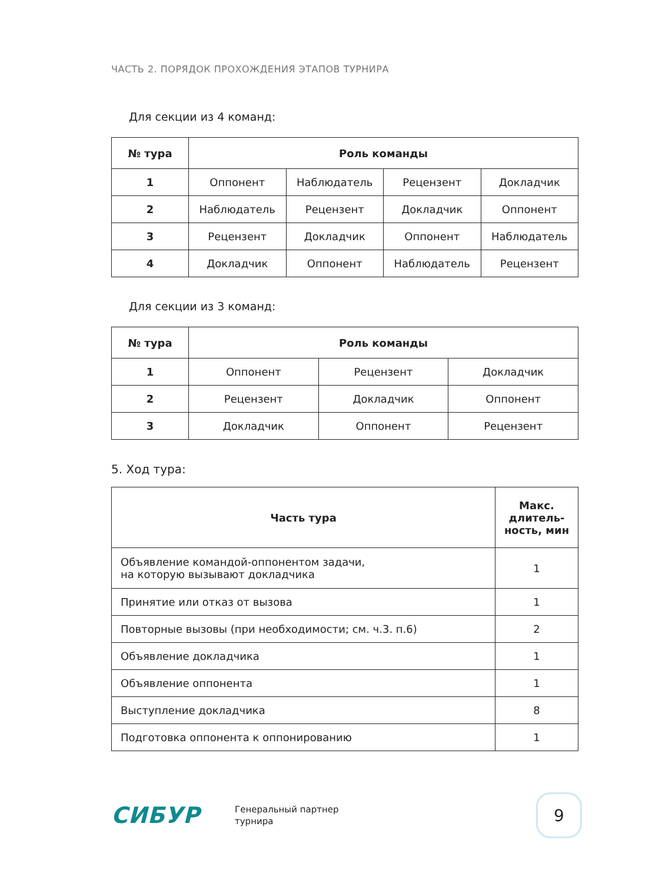ЧАСТЬ 2. ПОРЯДОК ПРОХОЖДЕНИЯ ЭТАПОВ ТУРНИРА
Для секции из 4 команд:
| № тура | Роль команды | | | |
| --- | --- | --- | --- | --- |
| 1 | Оппонент | Наблюдатель | Рецензент | Докладчик |
| 2 | Наблюдатель | Рецензент | Докладчик | Оппонент |
| 3 | Рецензент | Докладчик | Оппонент | Наблюдатель |
| 4 | Докладчик | Оппонент | Наблюдатель | Рецензент |
Для секции из 3 команд:
| № тура | Роль команды | | |
| --- | --- | --- | --- |
| 1 | Оппонент | Рецензент | Докладчик |
| 2 | Рецензент | Докладчик | Оппонент |
| 3 | Докладчик | Оппонент | Рецензент |
5. Ход тура:
| Часть тура | Макс. длитель- ность, мин |
| --- | --- |
| Объявление командой-оппонентом задачи, на которую вызывают докладчика | 1 |
| Принятие или отказ от вызова | 1 |
| Повторные вызовы (при необходимости; см. ч.3. п.6) | 2 |
| Объявление докладчика | 1 |
| Объявление оппонента | 1 |
| Выступление докладчика | 8 |
| Подготовка оппонента к оппонированию | 1 |
СИБУР
Генеральный партнер
турнира
9